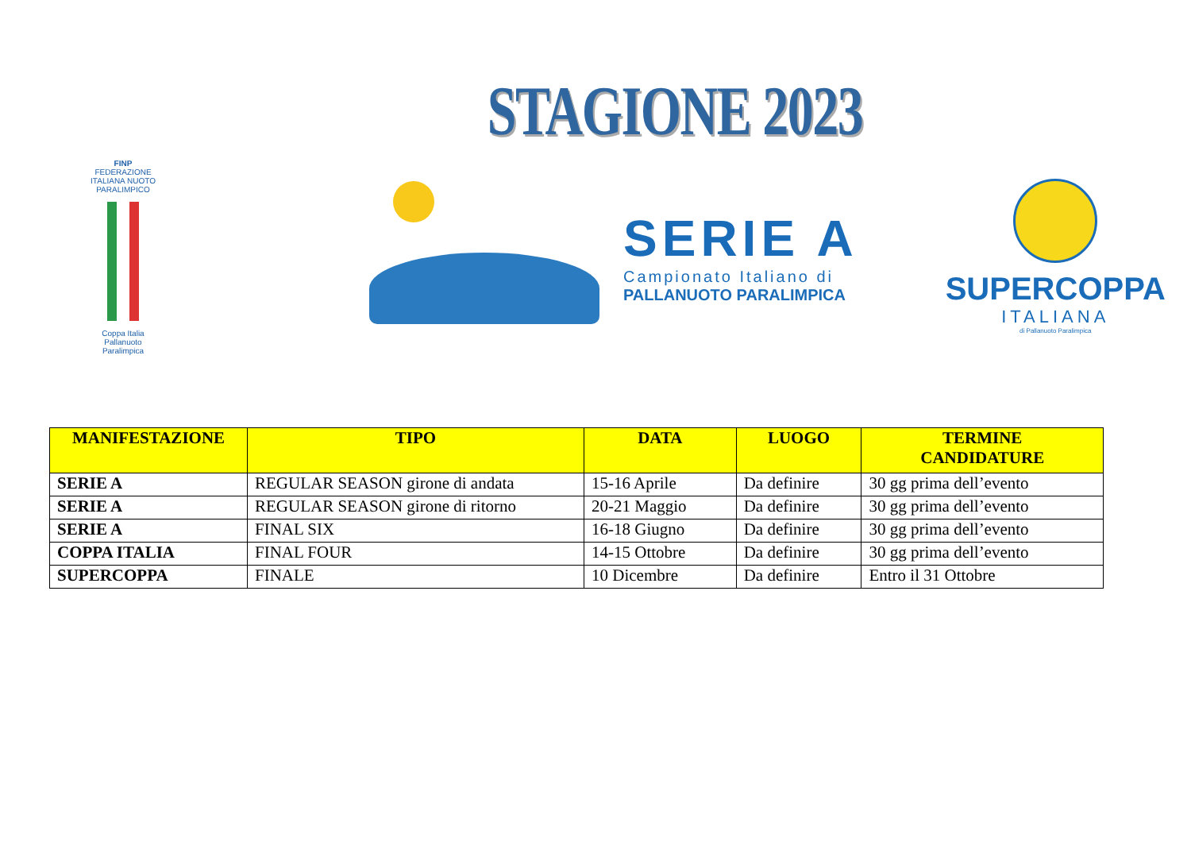STAGIONE 2023
FINP
FEDERAZIONE ITALIANA NUOTO PARALIMPICO
Coppa Italia Pallanuoto Paralimpica
SERIE A
Campionato Italiano di
PALLANUOTO PARALIMPICA
SUPERCOPPA
ITALIANA
di Pallanuoto Paralimpica
| MANIFESTAZIONE | TIPO | DATA | LUOGO | TERMINE CANDIDATURE |
| --- | --- | --- | --- | --- |
| SERIE A | REGULAR SEASON girone di andata | 15-16 Aprile | Da definire | 30 gg prima dell’evento |
| SERIE A | REGULAR SEASON girone di ritorno | 20-21 Maggio | Da definire | 30 gg prima dell’evento |
| SERIE A | FINAL SIX | 16-18 Giugno | Da definire | 30 gg prima dell’evento |
| COPPA ITALIA | FINAL FOUR | 14-15 Ottobre | Da definire | 30 gg prima dell’evento |
| SUPERCOPPA | FINALE | 10 Dicembre | Da definire | Entro il 31 Ottobre |